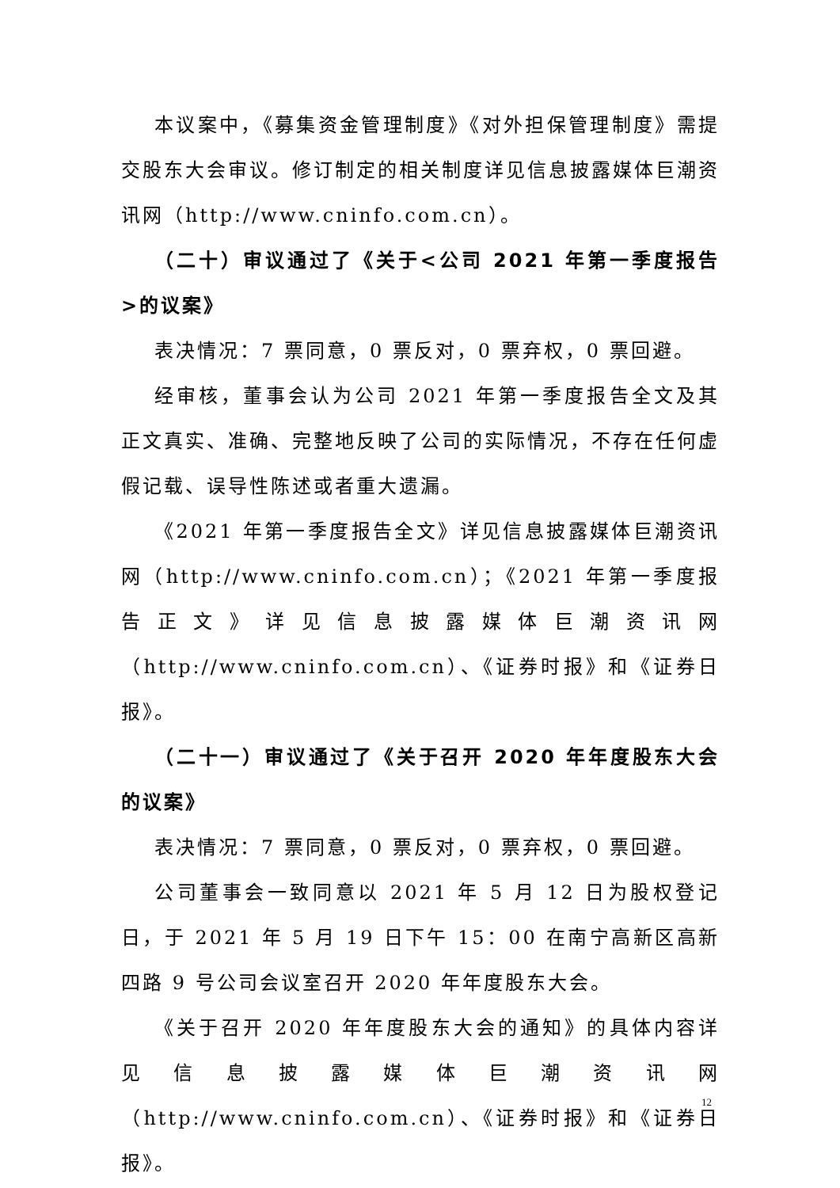本议案中，《募集资金管理制度》《对外担保管理制度》需提交股东大会审议。修订制定的相关制度详见信息披露媒体巨潮资讯网（http://www.cninfo.com.cn）。
（二十）审议通过了《关于<公司 2021 年第一季度报告>的议案》
表决情况：7 票同意，0 票反对，0 票弃权，0 票回避。
经审核，董事会认为公司 2021 年第一季度报告全文及其正文真实、准确、完整地反映了公司的实际情况，不存在任何虚假记载、误导性陈述或者重大遗漏。
《2021 年第一季度报告全文》详见信息披露媒体巨潮资讯网（http://www.cninfo.com.cn）；《2021 年第一季度报告正文》详见信息披露媒体巨潮资讯网（http://www.cninfo.com.cn）、《证券时报》和《证券日报》。
（二十一）审议通过了《关于召开 2020 年年度股东大会的议案》
表决情况：7 票同意，0 票反对，0 票弃权，0 票回避。
公司董事会一致同意以 2021 年 5 月 12 日为股权登记日，于 2021 年 5 月 19 日下午 15：00 在南宁高新区高新四路 9 号公司会议室召开 2020 年年度股东大会。
《关于召开 2020 年年度股东大会的通知》的具体内容详见信息披露媒体巨潮资讯网（http://www.cninfo.com.cn）、《证券时报》和《证券日报》。
12